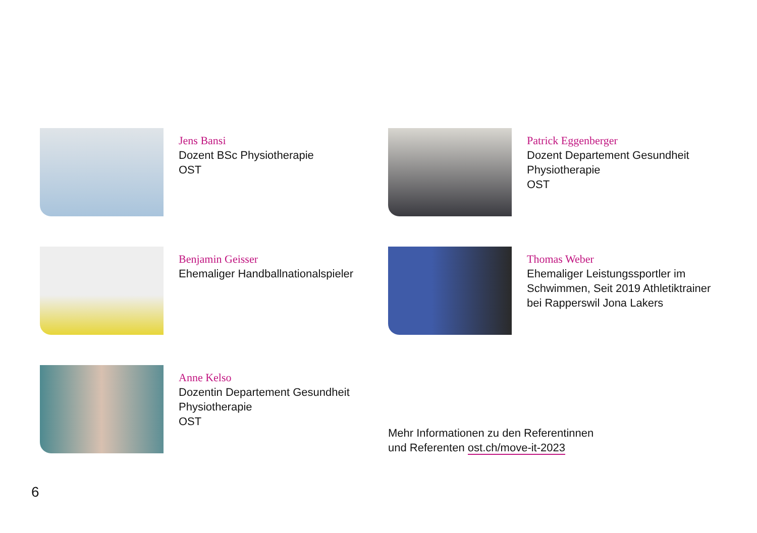Jens Bansi
Dozent BSc Physiotherapie
OST
Patrick Eggenberger
Dozent Departement Gesundheit
Physiotherapie
OST
Benjamin Geisser
Ehemaliger Handballnationalspieler
Thomas Weber
Ehemaliger Leistungssportler im
Schwimmen, Seit 2019 Athletiktrainer
bei Rapperswil Jona Lakers
Anne Kelso
Dozentin Departement Gesundheit
Physiotherapie
OST
Mehr Informationen zu den Referentinnen
und Referenten ost.ch/move-it-2023
6